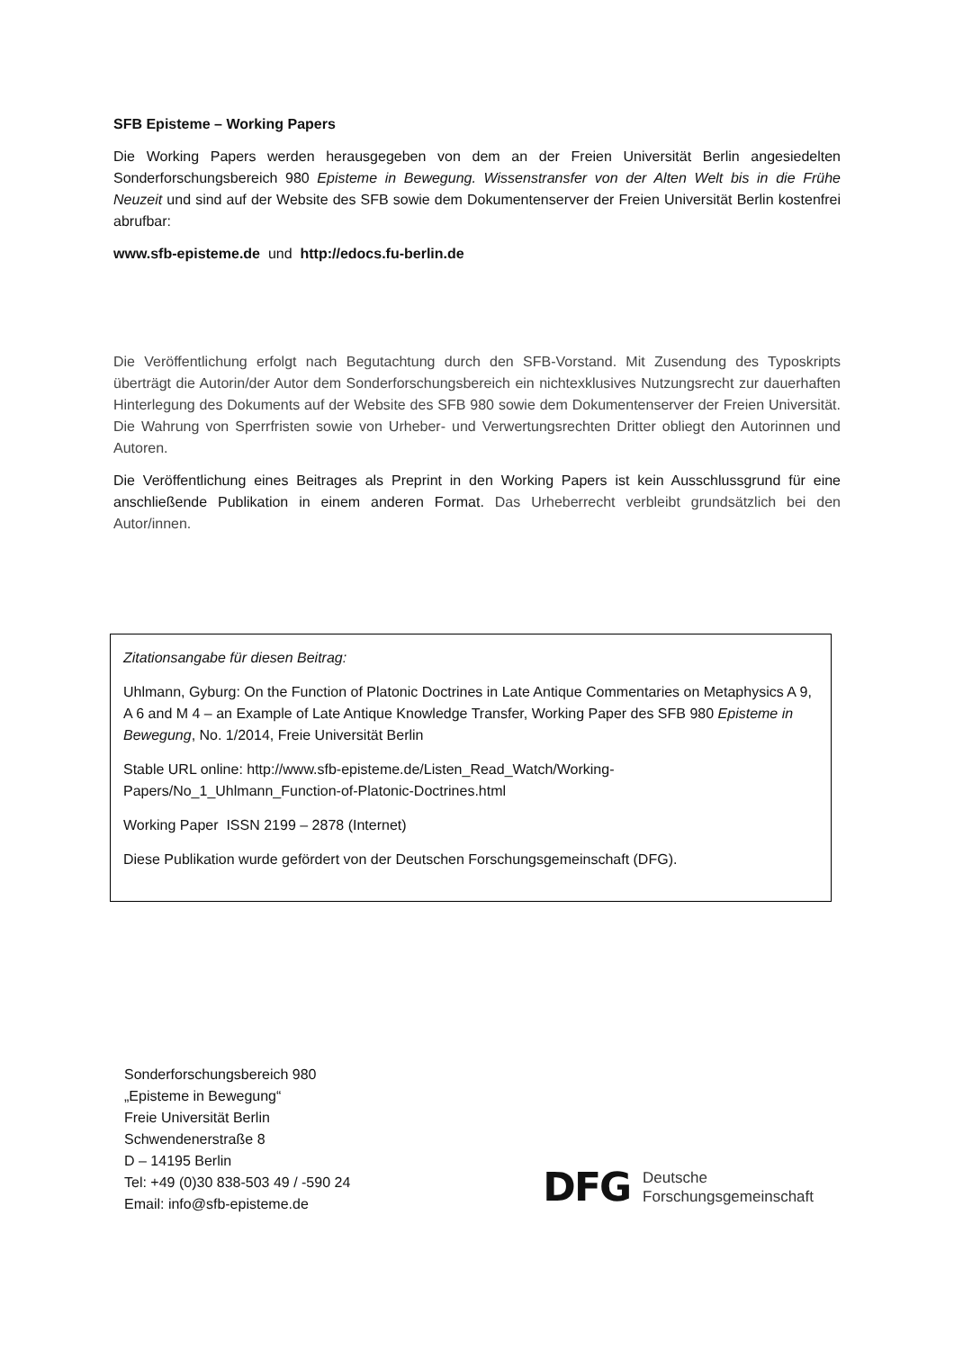SFB Episteme – Working Papers
Die Working Papers werden herausgegeben von dem an der Freien Universität Berlin angesiedelten Sonderforschungsbereich 980 Episteme in Bewegung. Wissenstransfer von der Alten Welt bis in die Frühe Neuzeit und sind auf der Website des SFB sowie dem Dokumentenserver der Freien Universität Berlin kostenfrei abrufbar:
www.sfb-episteme.de und http://edocs.fu-berlin.de
Die Veröffentlichung erfolgt nach Begutachtung durch den SFB-Vorstand. Mit Zusendung des Typoskripts überträgt die Autorin/der Autor dem Sonderforschungsbereich ein nichtexklusives Nutzungsrecht zur dauerhaften Hinterlegung des Dokuments auf der Website des SFB 980 sowie dem Dokumentenserver der Freien Universität. Die Wahrung von Sperrfristen sowie von Urheber- und Verwertungsrechten Dritter obliegt den Autorinnen und Autoren.
Die Veröffentlichung eines Beitrages als Preprint in den Working Papers ist kein Ausschlussgrund für eine anschließende Publikation in einem anderen Format. Das Urheberrecht verbleibt grundsätzlich bei den Autor/innen.
Zitationsangabe für diesen Beitrag:
Uhlmann, Gyburg: On the Function of Platonic Doctrines in Late Antique Commentaries on Metaphysics A 9, A 6 and M 4 – an Example of Late Antique Knowledge Transfer, Working Paper des SFB 980 Episteme in Bewegung, No. 1/2014, Freie Universität Berlin
Stable URL online: http://www.sfb-episteme.de/Listen_Read_Watch/Working-Papers/No_1_Uhlmann_Function-of-Platonic-Doctrines.html
Working Paper ISSN 2199 – 2878 (Internet)
Diese Publikation wurde gefördert von der Deutschen Forschungsgemeinschaft (DFG).
Sonderforschungsbereich 980
„Episteme in Bewegung“
Freie Universität Berlin
Schwendenerstraße 8
D – 14195 Berlin
Tel: +49 (0)30 838-503 49 / -590 24
Email: info@sfb-episteme.de
DFG Deutsche
Forschungsgemeinschaft